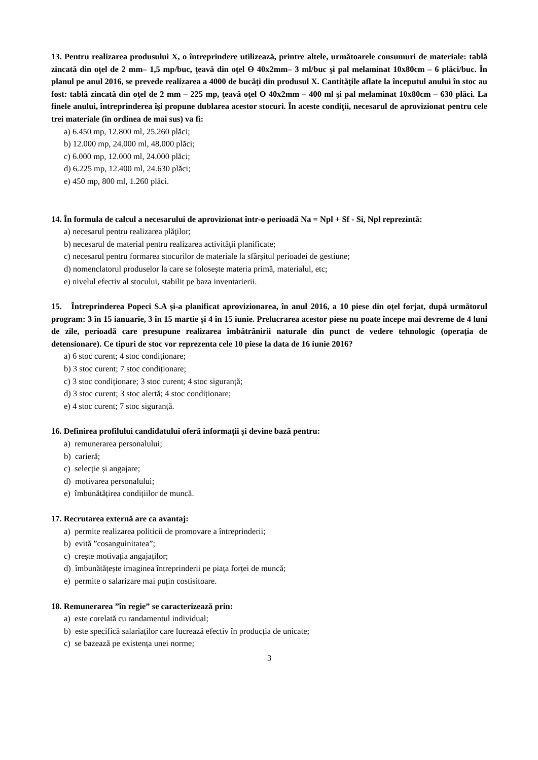13. Pentru realizarea produsului X, o întreprindere utilizează, printre altele, următoarele consumuri de materiale: tablă zincată din oţel de 2 mm– 1,5 mp/buc, ţeavă din oţel Ө 40x2mm– 3 ml/buc şi pal melaminat 10x80cm – 6 plăci/buc. În planul pe anul 2016, se prevede realizarea a 4000 de bucăţi din produsul X. Cantităţile aflate la începutul anului în stoc au fost: tablă zincată din oţel de 2 mm – 225 mp, ţeavă oţel Ө 40x2mm – 400 ml şi pal melaminat 10x80cm – 630 plăci. La finele anului, întreprinderea îşi propune dublarea acestor stocuri. În aceste condiţii, necesarul de aprovizionat pentru cele trei materiale (în ordinea de mai sus) va fi:
a) 6.450 mp, 12.800 ml, 25.260 plăci;
b) 12.000 mp, 24.000 ml, 48.000 plăci;
c) 6.000 mp, 12.000 ml, 24.000 plăci;
d) 6.225 mp, 12.400 ml, 24.630 plăci;
e) 450 mp, 800 ml, 1.260 plăci.
14. În formula de calcul a necesarului de aprovizionat într-o perioadă Na = Npl + Sf - Si, Npl reprezintă:
a) necesarul pentru realizarea plăţilor;
b) necesarul de material pentru realizarea activităţii planificate;
c) necesarul pentru formarea stocurilor de materiale la sfârşitul perioadei de gestiune;
d) nomenclatorul produselor la care se foloseşte materia primă, materialul, etc;
e) nivelul efectiv al stocului, stabilit pe baza inventarierii.
15. Întreprinderea Popeci S.A și-a planificat aprovizionarea, în anul 2016, a 10 piese din oțel forjat, după următorul program: 3 în 15 ianuarie, 3 în 15 martie și 4 în 15 iunie. Prelucrarea acestor piese nu poate începe mai devreme de 4 luni de zile, perioadă care presupune realizarea îmbătrânirii naturale din punct de vedere tehnologic (operația de detensionare). Ce tipuri de stoc vor reprezenta cele 10 piese la data de 16 iunie 2016?
a) 6 stoc curent; 4 stoc condiționare;
b) 3 stoc curent; 7 stoc condiționare;
c) 3 stoc condiționare; 3 stoc curent; 4 stoc siguranță;
d) 3 stoc curent; 3 stoc alertă; 4 stoc condiționare;
e) 4 stoc curent; 7 stoc siguranță.
16. Definirea profilului candidatului oferă informații și devine bază pentru:
a) remunerarea personalului;
b) carieră;
c) selecție și angajare;
d) motivarea personalului;
e) îmbunătățirea condițiilor de muncă.
17. Recrutarea externă are ca avantaj:
a) permite realizarea politicii de promovare a întreprinderii;
b) evită ”cosanguinitatea”;
c) crește motivația angajaților;
d) îmbunătățește imaginea întreprinderii pe piața forței de muncă;
e) permite o salarizare mai puțin costisitoare.
18. Remunerarea ”în regie” se caracterizează prin:
a) este corelată cu randamentul individual;
b) este specifică salariaților care lucrează efectiv în producția de unicate;
c) se bazează pe existența unei norme;
3